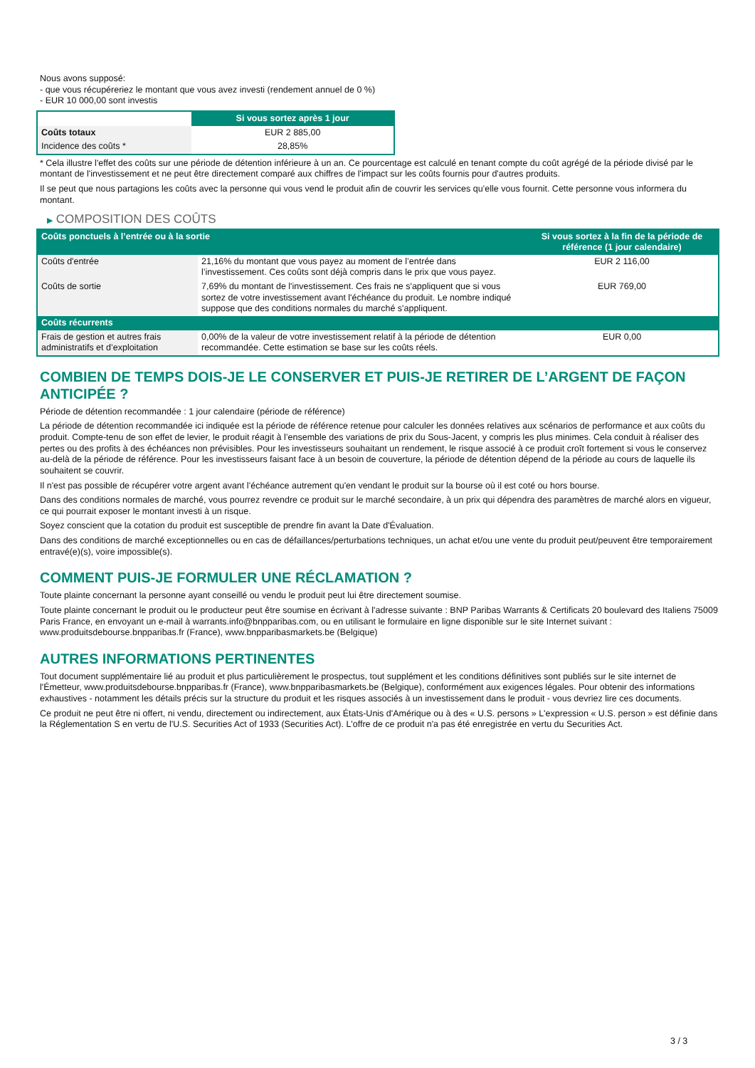Nous avons supposé:
- que vous récupéreriez le montant que vous avez investi (rendement annuel de 0 %)
- EUR 10 000,00 sont investis
| | Si vous sortez après 1 jour |
| --- | --- |
| Coûts totaux | EUR 2 885,00 |
| Incidence des coûts * | 28,85% |
* Cela illustre l'effet des coûts sur une période de détention inférieure à un an. Ce pourcentage est calculé en tenant compte du coût agrégé de la période divisé par le montant de l'investissement et ne peut être directement comparé aux chiffres de l'impact sur les coûts fournis pour d'autres produits.
Il se peut que nous partagions les coûts avec la personne qui vous vend le produit afin de couvrir les services qu’elle vous fournit. Cette personne vous informera du montant.
▶ COMPOSITION DES COÛTS
| Coûts ponctuels à l’entrée ou à la sortie | | Si vous sortez à la fin de la période de référence (1 jour calendaire) |
| Coûts d'entrée | 21,16% du montant que vous payez au moment de l’entrée dans l’investissement. Ces coûts sont déjà compris dans le prix que vous payez. | EUR 2 116,00 |
| Coûts de sortie | 7,69% du montant de l'investissement. Ces frais ne s'appliquent que si vous sortez de votre investissement avant l'échéance du produit. Le nombre indiqué suppose que des conditions normales du marché s'appliquent. | EUR 769,00 |
| Coûts récurrents | | |
| Frais de gestion et autres frais administratifs et d’exploitation | 0,00% de la valeur de votre investissement relatif à la période de détention recommandée. Cette estimation se base sur les coûts réels. | EUR 0,00 |
COMBIEN DE TEMPS DOIS-JE LE CONSERVER ET PUIS-JE RETIRER DE L’ARGENT DE FAÇON ANTICIPÉE ?
Période de détention recommandée : 1 jour calendaire (période de référence)
La période de détention recommandée ici indiquée est la période de référence retenue pour calculer les données relatives aux scénarios de performance et aux coûts du produit. Compte-tenu de son effet de levier, le produit réagit à l’ensemble des variations de prix du Sous-Jacent, y compris les plus minimes. Cela conduit à réaliser des pertes ou des profits à des échéances non prévisibles. Pour les investisseurs souhaitant un rendement, le risque associé à ce produit croît fortement si vous le conservez au-delà de la période de référence. Pour les investisseurs faisant face à un besoin de couverture, la période de détention dépend de la période au cours de laquelle ils souhaitent se couvrir.
Il n'est pas possible de récupérer votre argent avant l’échéance autrement qu'en vendant le produit sur la bourse où il est coté ou hors bourse.
Dans des conditions normales de marché, vous pourrez revendre ce produit sur le marché secondaire, à un prix qui dépendra des paramètres de marché alors en vigueur, ce qui pourrait exposer le montant investi à un risque.
Soyez conscient que la cotation du produit est susceptible de prendre fin avant la Date d'Évaluation.
Dans des conditions de marché exceptionnelles ou en cas de défaillances/perturbations techniques, un achat et/ou une vente du produit peut/peuvent être temporairement entravé(e)(s), voire impossible(s).
COMMENT PUIS-JE FORMULER UNE RÉCLAMATION ?
Toute plainte concernant la personne ayant conseillé ou vendu le produit peut lui être directement soumise.
Toute plainte concernant le produit ou le producteur peut être soumise en écrivant à l'adresse suivante : BNP Paribas Warrants & Certificats 20 boulevard des Italiens 75009 Paris France, en envoyant un e-mail à warrants.info@bnpparibas.com, ou en utilisant le formulaire en ligne disponible sur le site Internet suivant : www.produitsdebourse.bnpparibas.fr (France), www.bnpparibasmarkets.be (Belgique)
AUTRES INFORMATIONS PERTINENTES
Tout document supplémentaire lié au produit et plus particulièrement le prospectus, tout supplément et les conditions définitives sont publiés sur le site internet de l'Émetteur, www.produitsdebourse.bnpparibas.fr (France), www.bnpparibasmarkets.be (Belgique), conformément aux exigences légales. Pour obtenir des informations exhaustives - notamment les détails précis sur la structure du produit et les risques associés à un investissement dans le produit - vous devriez lire ces documents.
Ce produit ne peut être ni offert, ni vendu, directement ou indirectement, aux États-Unis d'Amérique ou à des « U.S. persons » L'expression « U.S. person » est définie dans la Réglementation S en vertu de l'U.S. Securities Act of 1933 (Securities Act). L'offre de ce produit n'a pas été enregistrée en vertu du Securities Act.
3 / 3